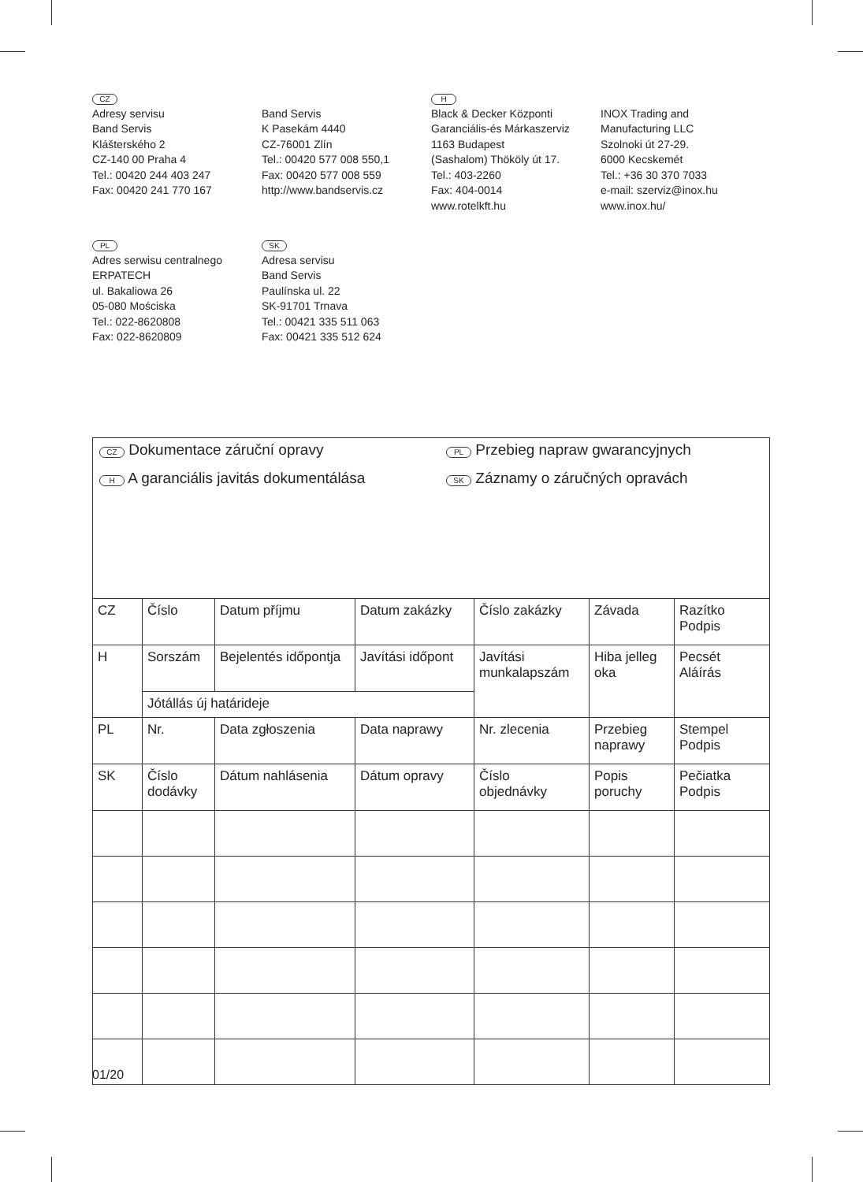CZ
Adresy servisu
Band Servis
Klášterského 2
CZ-140 00 Praha 4
Tel.: 00420 244 403 247
Fax: 00420 241 770 167
Band Servis
K Pasekám 4440
CZ-76001 Zlín
Tel.: 00420 577 008 550,1
Fax: 00420 577 008 559
http://www.bandservis.cz
H
Black & Decker Központi
Garanciális-és Márkaszerviz
1163 Budapest
(Sashalom) Thököly út 17.
Tel.: 403-2260
Fax: 404-0014
www.rotelkft.hu
INOX Trading and
Manufacturing LLC
Szolnoki út 27-29.
6000 Kecskemét
Tel.: +36 30 370 7033
e-mail: szerviz@inox.hu
www.inox.hu/
PL
Adres serwisu centralnego
ERPATECH
ul. Bakaliowa 26
05-080 Mościska
Tel.: 022-8620808
Fax: 022-8620809
SK
Adresa servisu
Band Servis
Paulínska ul. 22
SK-91701 Trnava
Tel.: 00421 335 511 063
Fax: 00421 335 512 624
CZ Dokumentace záruční opravy
PL Przebieg napraw gwarancyjnych
H A garanciális javitás dokumentálása
SK Záznamy o záručných opravách
| CZ | Číslo | Datum příjmu | Datum zakázky | Číslo zakázky | Závada | Razítko Podpis |
| H | Sorszám | Bejelentés időpontja | Javítási időpont | Javítási munkalapszám | Hiba jelleg oka | Pecsét Aláírás |
| | Jótállás új határideje | | | | | |
| PL | Nr. | Data zgłoszenia | Data naprawy | Nr. zlecenia | Przebieg naprawy | Stempel Podpis |
| SK | Číslo dodávky | Dátum nahlásenia | Dátum opravy | Číslo objednávky | Popis poruchy | Pečiatka Podpis |
01/20